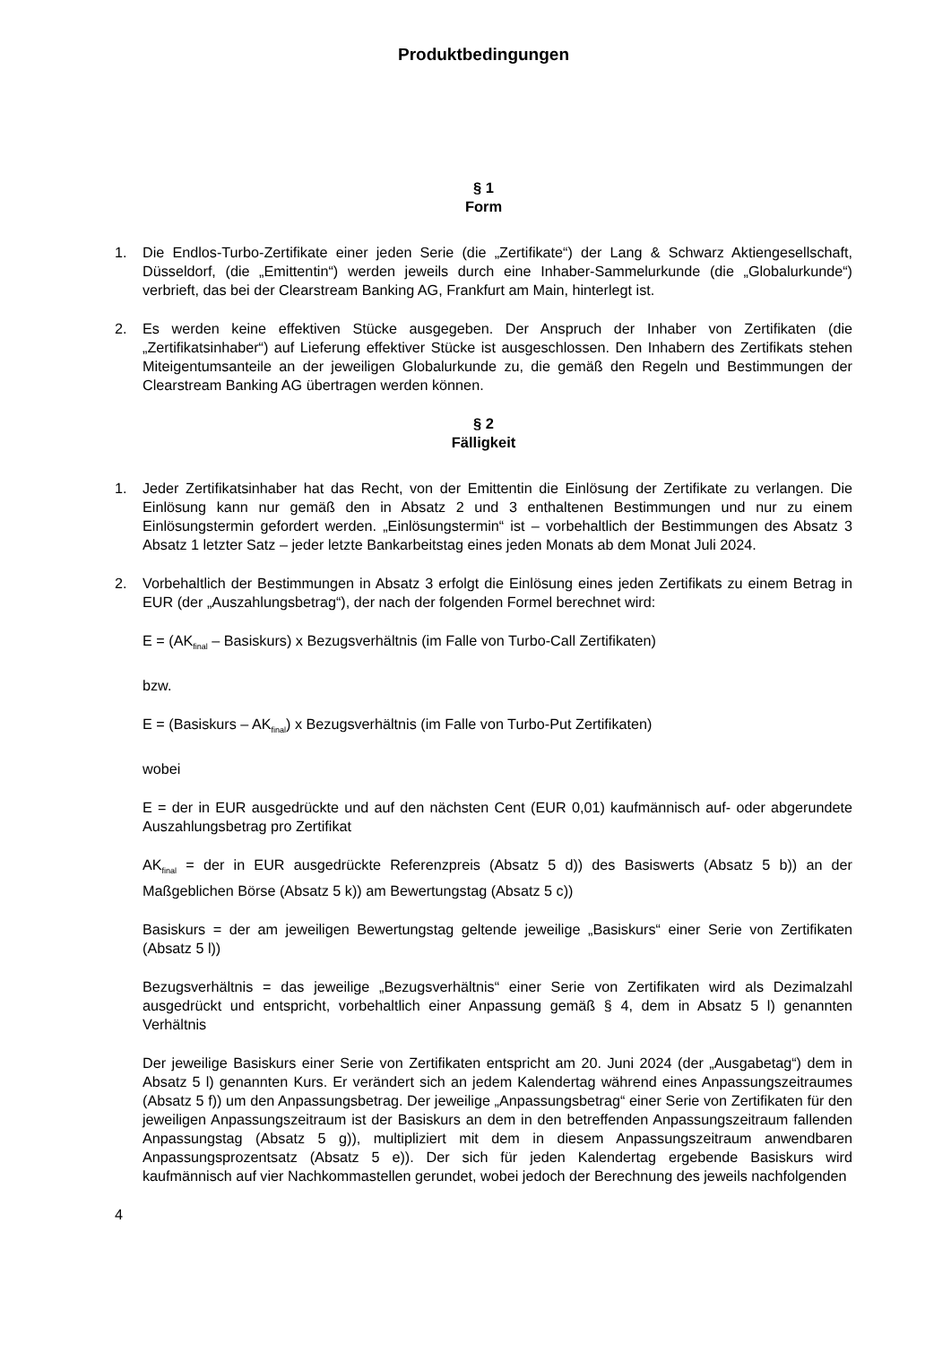Produktbedingungen
§ 1
Form
1. Die Endlos-Turbo-Zertifikate einer jeden Serie (die „Zertifikate“) der Lang & Schwarz Aktiengesellschaft, Düsseldorf, (die „Emittentin“) werden jeweils durch eine Inhaber-Sammelurkunde (die „Globalurkunde“) verbrieft, das bei der Clearstream Banking AG, Frankfurt am Main, hinterlegt ist.
2. Es werden keine effektiven Stücke ausgegeben. Der Anspruch der Inhaber von Zertifikaten (die „Zertifikatsinhaber“) auf Lieferung effektiver Stücke ist ausgeschlossen. Den Inhabern des Zertifikats stehen Miteigentumsanteile an der jeweiligen Globalurkunde zu, die gemäß den Regeln und Bestimmungen der Clearstream Banking AG übertragen werden können.
§ 2
Fälligkeit
1. Jeder Zertifikatsinhaber hat das Recht, von der Emittentin die Einlösung der Zertifikate zu verlangen. Die Einlösung kann nur gemäß den in Absatz 2 und 3 enthaltenen Bestimmungen und nur zu einem Einlösungstermin gefordert werden. „Einlösungstermin“ ist – vorbehaltlich der Bestimmungen des Absatz 3 Absatz 1 letzter Satz – jeder letzte Bankarbeitstag eines jeden Monats ab dem Monat Juli 2024.
2. Vorbehaltlich der Bestimmungen in Absatz 3 erfolgt die Einlösung eines jeden Zertifikats zu einem Betrag in EUR (der „Auszahlungsbetrag“), der nach der folgenden Formel berechnet wird:
E = (AK<sub>final</sub> – Basiskurs) x Bezugsverhältnis (im Falle von Turbo-Call Zertifikaten)
bzw.
E = (Basiskurs – AK<sub>final</sub>) x Bezugsverhältnis (im Falle von Turbo-Put Zertifikaten)
wobei
E = der in EUR ausgedrückte und auf den nächsten Cent (EUR 0,01) kaufmännisch auf- oder abgerundete Auszahlungsbetrag pro Zertifikat
AK<sub>final</sub> = der in EUR ausgedrückte Referenzpreis (Absatz 5 d)) des Basiswerts (Absatz 5 b)) an der Maßgeblichen Börse (Absatz 5 k)) am Bewertungstag (Absatz 5 c))
Basiskurs = der am jeweiligen Bewertungstag geltende jeweilige „Basiskurs“ einer Serie von Zertifikaten (Absatz 5 l))
Bezugsverhältnis = das jeweilige „Bezugsverhältnis“ einer Serie von Zertifikaten wird als Dezimalzahl ausgedrückt und entspricht, vorbehaltlich einer Anpassung gemäß § 4, dem in Absatz 5 l) genannten Verhältnis
Der jeweilige Basiskurs einer Serie von Zertifikaten entspricht am 20. Juni 2024 (der „Ausgabetag“) dem in Absatz 5 l) genannten Kurs. Er verändert sich an jedem Kalendertag während eines Anpassungszeitraumes (Absatz 5 f)) um den Anpassungsbetrag. Der jeweilige „Anpassungsbetrag“ einer Serie von Zertifikaten für den jeweiligen Anpassungszeitraum ist der Basiskurs an dem in den betreffenden Anpassungszeitraum fallenden Anpassungstag (Absatz 5 g)), multipliziert mit dem in diesem Anpassungszeitraum anwendbaren Anpassungsprozentsatz (Absatz 5 e)). Der sich für jeden Kalendertag ergebende Basiskurs wird kaufmännisch auf vier Nachkommastellen gerundet, wobei jedoch der Berechnung des jeweils nachfolgenden
4